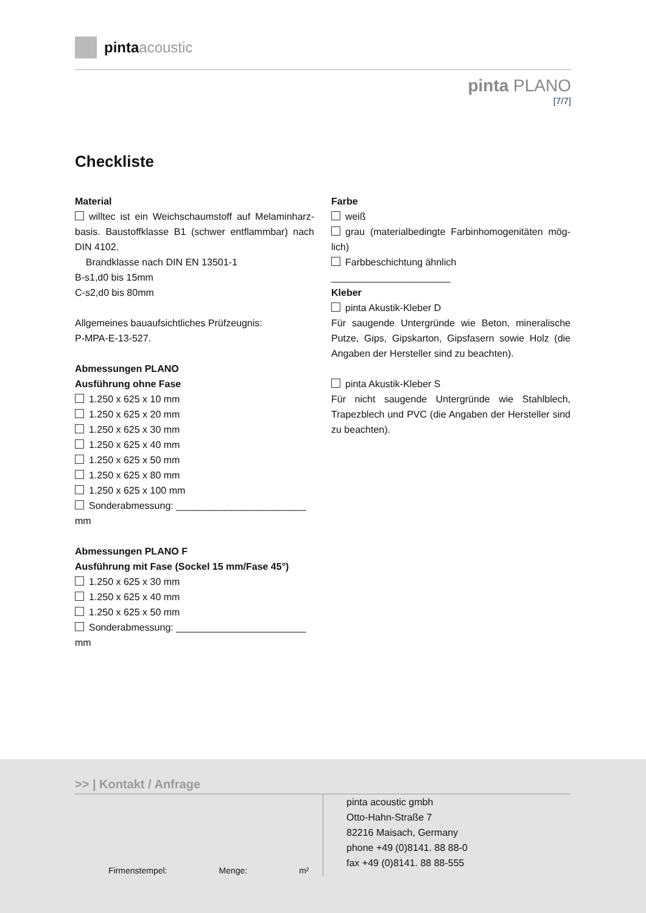pinta acoustic
pinta PLANO
[7/7]
Checkliste
Material
willtec ist ein Weichschaumstoff auf Melaminharz-basis. Baustoffklasse B1 (schwer entflammbar) nach DIN 4102.
Brandklasse nach DIN EN 13501-1
B-s1,d0 bis 15mm
C-s2,d0 bis 80mm
Allgemeines bauaufsichtliches Prüfzeugnis:
P-MPA-E-13-527.
Abmessungen PLANO
Ausführung ohne Fase
1.250 x 625 x 10 mm
1.250 x 625 x 20 mm
1.250 x 625 x 30 mm
1.250 x 625 x 40 mm
1.250 x 625 x 50 mm
1.250 x 625 x 80 mm
1.250 x 625 x 100 mm
Sonderabmessung: ________________________ mm
Abmessungen PLANO F
Ausführung mit Fase (Sockel 15 mm/Fase 45°)
1.250 x 625 x 30 mm
1.250 x 625 x 40 mm
1.250 x 625 x 50 mm
Sonderabmessung: ________________________ mm
Farbe
weiß
grau (materialbedingte Farbinhomogenitäten mög-lich)
Farbbeschichtung ähnlich ______________________
Kleber
pinta Akustik-Kleber D
Für saugende Untergründe wie Beton, mineralische Putze, Gips, Gipskarton, Gipsfasern sowie Holz (die Angaben der Hersteller sind zu beachten).
pinta Akustik-Kleber S
Für nicht saugende Untergründe wie Stahlblech, Trapezblech und PVC (die Angaben der Hersteller sind zu beachten).
>> | Kontakt / Anfrage
Firmenstempel: Menge: m²
pinta acoustic gmbh
Otto-Hahn-Straße 7
82216 Maisach, Germany
phone +49 (0)8141. 88 88-0
fax +49 (0)8141. 88 88-555